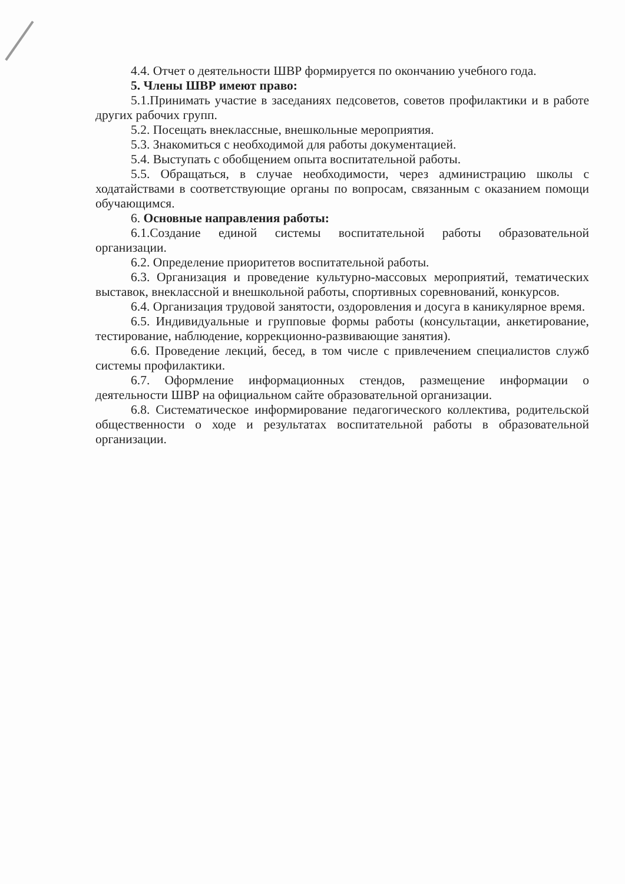4.4. Отчет о деятельности ШВР формируется по окончанию учебного года.
5. Члены ШВР имеют право:
5.1.Принимать участие в заседаниях педсоветов, советов профилактики и в работе других рабочих групп.
5.2. Посещать внеклассные, внешкольные мероприятия.
5.3. Знакомиться с необходимой для работы документацией.
5.4. Выступать с обобщением опыта воспитательной работы.
5.5. Обращаться, в случае необходимости, через администрацию школы с ходатайствами в соответствующие органы по вопросам, связанным с оказанием помощи обучающимся.
6. Основные направления работы:
6.1.Создание единой системы воспитательной работы образовательной организации.
6.2. Определение приоритетов воспитательной работы.
6.3. Организация и проведение культурно-массовых мероприятий, тематических выставок, внеклассной и внешкольной работы, спортивных соревнований, конкурсов.
6.4. Организация трудовой занятости, оздоровления и досуга в каникулярное время.
6.5. Индивидуальные и групповые формы работы (консультации, анкетирование, тестирование, наблюдение, коррекционно-развивающие занятия).
6.6. Проведение лекций, бесед, в том числе с привлечением специалистов служб системы профилактики.
6.7. Оформление информационных стендов, размещение информации о деятельности ШВР на официальном сайте образовательной организации.
6.8. Систематическое информирование педагогического коллектива, родительской общественности о ходе и результатах воспитательной работы в образовательной организации.